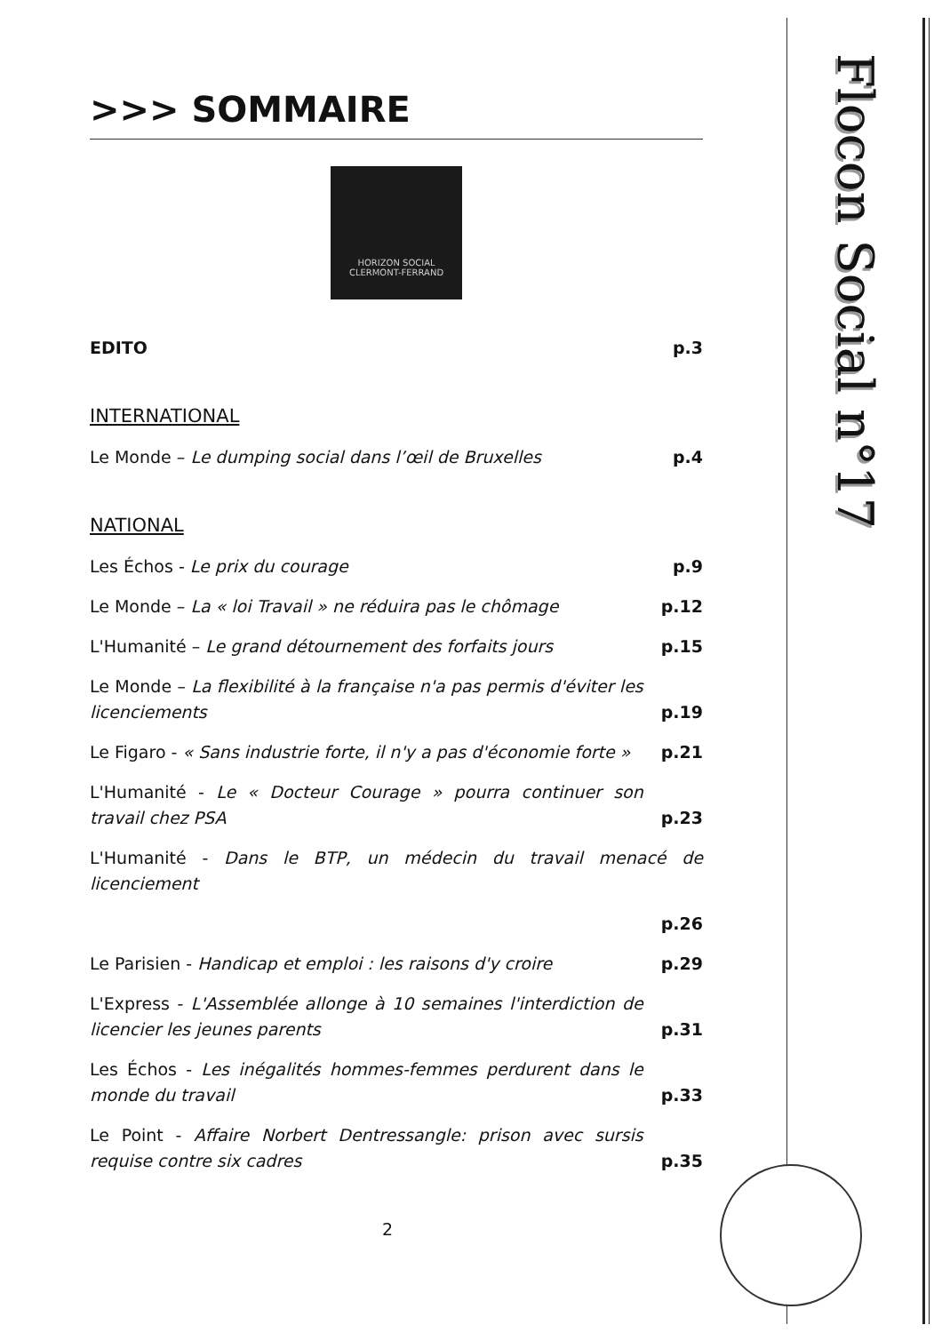Flocon Social n°17
>>> SOMMAIRE
HORIZON SOCIAL
CLERMONT-FERRAND
EDITO p.3
INTERNATIONAL
Le Monde – Le dumping social dans l’œil de Bruxelles p.4
NATIONAL
Les Échos - Le prix du courage p.9
Le Monde – La « loi Travail » ne réduira pas le chômage p.12
L'Humanité – Le grand détournement des forfaits jours p.15
Le Monde – La flexibilité à la française n'a pas permis d'éviter les licenciements p.19
Le Figaro - « Sans industrie forte, il n'y a pas d'économie forte » p.21
L'Humanité - Le « Docteur Courage » pourra continuer son travail chez PSA p.23
L'Humanité - Dans le BTP, un médecin du travail menacé de licenciement
p.26
Le Parisien - Handicap et emploi : les raisons d'y croire p.29
L'Express - L'Assemblée allonge à 10 semaines l'interdiction de licencier les jeunes parents p.31
Les Échos - Les inégalités hommes-femmes perdurent dans le monde du travail p.33
Le Point - Affaire Norbert Dentressangle: prison avec sursis requise contre six cadres p.35
2